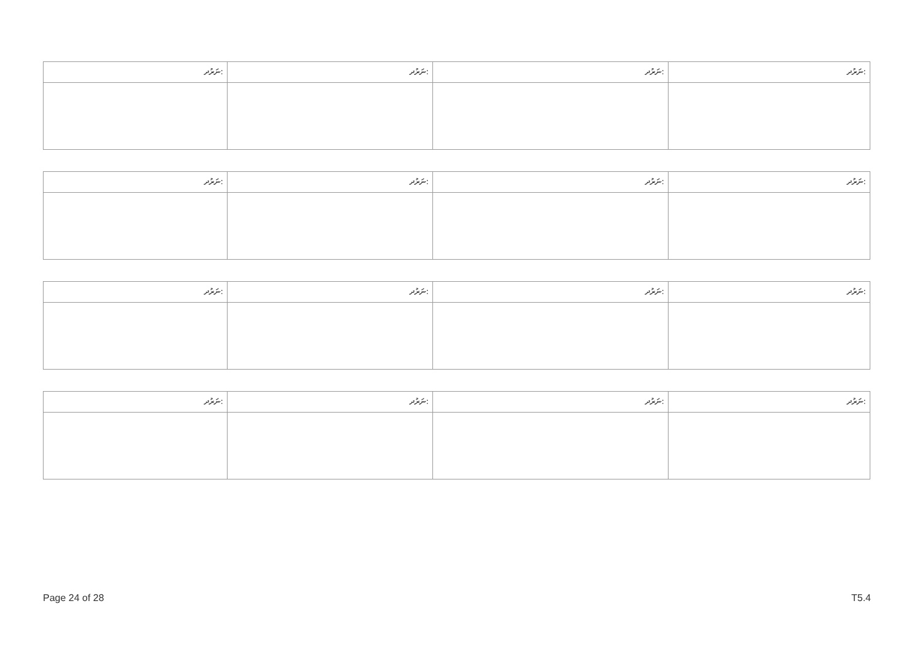| ނަރުދ: | ނަރުދ: | ނަރުދ: | ނަރުދ: |
| ނަރުދ: | ނަރުދ: | ނަރުދ: | ނަރުދ: |
| ނަރުދ: | ނަރުދ: | ނަރުދ: | ނަރުދ: |
| ނަރުދ: | ނަރުދ: | ނަރުދ: | ނަރުދ: |
Page 24 of 28 T5.4